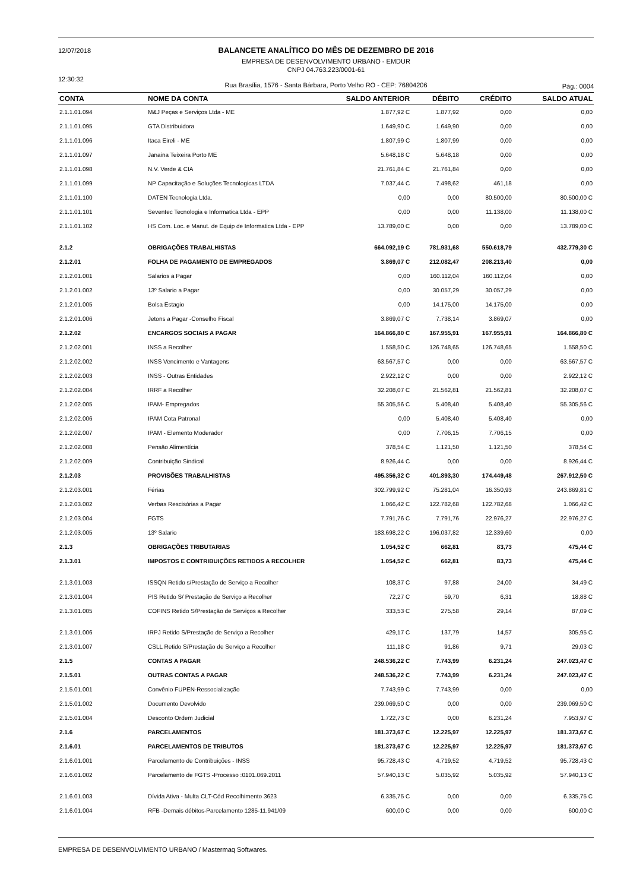12/07/2018
12:30:32
BALANCETE ANALÍTICO DO MÊS DE DEZEMBRO DE 2016
EMPRESA DE DESENVOLVIMENTO URBANO - EMDUR
CNPJ 04.763.223/0001-61
Rua Brasília, 1576 - Santa Bárbara, Porto Velho RO - CEP: 76804206
Pág.: 0004
| CONTA | NOME DA CONTA | SALDO ANTERIOR | DÉBITO | CRÉDITO | SALDO ATUAL |
| --- | --- | --- | --- | --- | --- |
| 2.1.1.01.094 | M&J Peças e Serviços Ltda - ME | 1.877,92 C | 1.877,92 | 0,00 | 0,00 |
| 2.1.1.01.095 | GTA Distribuidora | 1.649,90 C | 1.649,90 | 0,00 | 0,00 |
| 2.1.1.01.096 | Itaca Eireli - ME | 1.807,99 C | 1.807,99 | 0,00 | 0,00 |
| 2.1.1.01.097 | Janaina Teixeira Porto ME | 5.648,18 C | 5.648,18 | 0,00 | 0,00 |
| 2.1.1.01.098 | N.V. Verde & CIA | 21.761,84 C | 21.761,84 | 0,00 | 0,00 |
| 2.1.1.01.099 | NP Capacitação e Soluções Tecnologicas LTDA | 7.037,44 C | 7.498,62 | 461,18 | 0,00 |
| 2.1.1.01.100 | DATEN Tecnologia Ltda. | 0,00 | 0,00 | 80.500,00 | 80.500,00 C |
| 2.1.1.01.101 | Seventec Tecnologia e Informatica Ltda - EPP | 0,00 | 0,00 | 11.138,00 | 11.138,00 C |
| 2.1.1.01.102 | HS Com. Loc. e Manut. de Equip de Informatica Ltda - EPP | 13.789,00 C | 0,00 | 0,00 | 13.789,00 C |
| 2.1.2 | OBRIGAÇÕES TRABALHISTAS | 664.092,19 C | 781.931,68 | 550.618,79 | 432.779,30 C |
| 2.1.2.01 | FOLHA DE PAGAMENTO DE EMPREGADOS | 3.869,07 C | 212.082,47 | 208.213,40 | 0,00 |
| 2.1.2.01.001 | Salarios a Pagar | 0,00 | 160.112,04 | 160.112,04 | 0,00 |
| 2.1.2.01.002 | 13º Salario a Pagar | 0,00 | 30.057,29 | 30.057,29 | 0,00 |
| 2.1.2.01.005 | Bolsa Estagio | 0,00 | 14.175,00 | 14.175,00 | 0,00 |
| 2.1.2.01.006 | Jetons a Pagar -Conselho Fiscal | 3.869,07 C | 7.738,14 | 3.869,07 | 0,00 |
| 2.1.2.02 | ENCARGOS SOCIAIS A PAGAR | 164.866,80 C | 167.955,91 | 167.955,91 | 164.866,80 C |
| 2.1.2.02.001 | INSS a Recolher | 1.558,50 C | 126.748,65 | 126.748,65 | 1.558,50 C |
| 2.1.2.02.002 | INSS Vencimento e Vantagens | 63.567,57 C | 0,00 | 0,00 | 63.567,57 C |
| 2.1.2.02.003 | INSS - Outras Entidades | 2.922,12 C | 0,00 | 0,00 | 2.922,12 C |
| 2.1.2.02.004 | IRRF a Recolher | 32.208,07 C | 21.562,81 | 21.562,81 | 32.208,07 C |
| 2.1.2.02.005 | IPAM- Empregados | 55.305,56 C | 5.408,40 | 5.408,40 | 55.305,56 C |
| 2.1.2.02.006 | IPAM Cota Patronal | 0,00 | 5.408,40 | 5.408,40 | 0,00 |
| 2.1.2.02.007 | IPAM - Elemento Moderador | 0,00 | 7.706,15 | 7.706,15 | 0,00 |
| 2.1.2.02.008 | Pensão Alimentícia | 378,54 C | 1.121,50 | 1.121,50 | 378,54 C |
| 2.1.2.02.009 | Contribuição Sindical | 8.926,44 C | 0,00 | 0,00 | 8.926,44 C |
| 2.1.2.03 | PROVISÕES TRABALHISTAS | 495.356,32 C | 401.893,30 | 174.449,48 | 267.912,50 C |
| 2.1.2.03.001 | Férias | 302.799,92 C | 75.281,04 | 16.350,93 | 243.869,81 C |
| 2.1.2.03.002 | Verbas Rescisórias a Pagar | 1.066,42 C | 122.782,68 | 122.782,68 | 1.066,42 C |
| 2.1.2.03.004 | FGTS | 7.791,76 C | 7.791,76 | 22.976,27 | 22.976,27 C |
| 2.1.2.03.005 | 13º Salario | 183.698,22 C | 196.037,82 | 12.339,60 | 0,00 |
| 2.1.3 | OBRIGAÇÕES TRIBUTARIAS | 1.054,52 C | 662,81 | 83,73 | 475,44 C |
| 2.1.3.01 | IMPOSTOS E CONTRIBUIÇÕES RETIDOS A RECOLHER | 1.054,52 C | 662,81 | 83,73 | 475,44 C |
| 2.1.3.01.003 | ISSQN Retido s/Prestação de Serviço a Recolher | 108,37 C | 97,88 | 24,00 | 34,49 C |
| 2.1.3.01.004 | PIS Retido S/ Prestação de Serviço a Recolher | 72,27 C | 59,70 | 6,31 | 18,88 C |
| 2.1.3.01.005 | COFINS Retido S/Prestação de Serviços a Recolher | 333,53 C | 275,58 | 29,14 | 87,09 C |
| 2.1.3.01.006 | IRPJ Retido S/Prestação de Serviço a Recolher | 429,17 C | 137,79 | 14,57 | 305,95 C |
| 2.1.3.01.007 | CSLL Retido S/Prestação de Serviço a Recolher | 111,18 C | 91,86 | 9,71 | 29,03 C |
| 2.1.5 | CONTAS A PAGAR | 248.536,22 C | 7.743,99 | 6.231,24 | 247.023,47 C |
| 2.1.5.01 | OUTRAS CONTAS A PAGAR | 248.536,22 C | 7.743,99 | 6.231,24 | 247.023,47 C |
| 2.1.5.01.001 | Convênio FUPEN-Ressocialização | 7.743,99 C | 7.743,99 | 0,00 | 0,00 |
| 2.1.5.01.002 | Documento Devolvido | 239.069,50 C | 0,00 | 0,00 | 239.069,50 C |
| 2.1.5.01.004 | Desconto Ordem Judicial | 1.722,73 C | 0,00 | 6.231,24 | 7.953,97 C |
| 2.1.6 | PARCELAMENTOS | 181.373,67 C | 12.225,97 | 12.225,97 | 181.373,67 C |
| 2.1.6.01 | PARCELAMENTOS DE TRIBUTOS | 181.373,67 C | 12.225,97 | 12.225,97 | 181.373,67 C |
| 2.1.6.01.001 | Parcelamento de Contribuições - INSS | 95.728,43 C | 4.719,52 | 4.719,52 | 95.728,43 C |
| 2.1.6.01.002 | Parcelamento de FGTS -Processo :0101.069.2011 | 57.940,13 C | 5.035,92 | 5.035,92 | 57.940,13 C |
| 2.1.6.01.003 | Dívida Ativa - Multa CLT-Cód Recolhimento 3623 | 6.335,75 C | 0,00 | 0,00 | 6.335,75 C |
| 2.1.6.01.004 | RFB -Demais débitos-Parcelamento 1285-11.941/09 | 600,00 C | 0,00 | 0,00 | 600,00 C |
EMPRESA DE DESENVOLVIMENTO URBANO / Mastermaq Softwares.